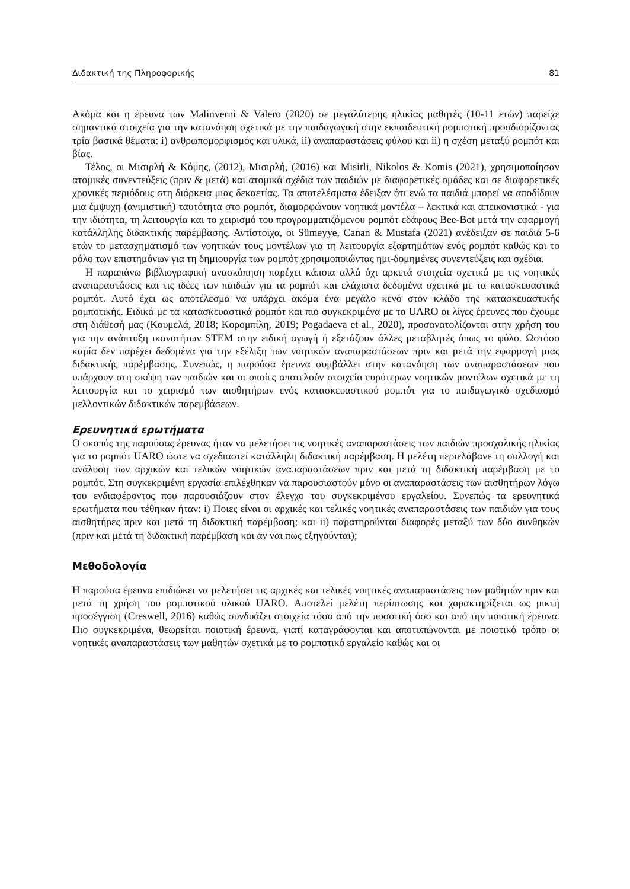Διδακτική της Πληροφορικής 81
Ακόμα και η έρευνα των Malinverni & Valero (2020) σε μεγαλύτερης ηλικίας μαθητές (10-11 ετών) παρείχε σημαντικά στοιχεία για την κατανόηση σχετικά με την παιδαγωγική στην εκπαιδευτική ρομποτική προσδιορίζοντας τρία βασικά θέματα: i) ανθρωπομορφισμός και υλικά, ii) αναπαραστάσεις φύλου και ii) η σχέση μεταξύ ρομπότ και βίας.
Τέλος, οι Μισιρλή & Κόμης, (2012), Μισιρλή, (2016) και Misirli, Nikolos & Komis (2021), χρησιμοποίησαν ατομικές συνεντεύξεις (πριν & μετά) και ατομικά σχέδια των παιδιών με διαφορετικές ομάδες και σε διαφορετικές χρονικές περιόδους στη διάρκεια μιας δεκαετίας. Τα αποτελέσματα έδειξαν ότι ενώ τα παιδιά μπορεί να αποδίδουν μια έμψυχη (ανιμιστική) ταυτότητα στο ρομπότ, διαμορφώνουν νοητικά μοντέλα – λεκτικά και απεικονιστικά - για την ιδιότητα, τη λειτουργία και το χειρισμό του προγραμματιζόμενου ρομπότ εδάφους Bee-Bot μετά την εφαρμογή κατάλληλης διδακτικής παρέμβασης. Αντίστοιχα, οι Sümeyye, Canan & Mustafa (2021) ανέδειξαν σε παιδιά 5-6 ετών το μετασχηματισμό των νοητικών τους μοντέλων για τη λειτουργία εξαρτημάτων ενός ρομπότ καθώς και το ρόλο των επιστημόνων για τη δημιουργία των ρομπότ χρησιμοποιώντας ημι-δομημένες συνεντεύξεις και σχέδια.
Η παραπάνω βιβλιογραφική ανασκόπηση παρέχει κάποια αλλά όχι αρκετά στοιχεία σχετικά με τις νοητικές αναπαραστάσεις και τις ιδέες των παιδιών για τα ρομπότ και ελάχιστα δεδομένα σχετικά με τα κατασκευαστικά ρομπότ. Αυτό έχει ως αποτέλεσμα να υπάρχει ακόμα ένα μεγάλο κενό στον κλάδο της κατασκευαστικής ρομποτικής. Ειδικά με τα κατασκευαστικά ρομπότ και πιο συγκεκριμένα με το UARO οι λίγες έρευνες που έχουμε στη διάθεσή μας (Κουμελά, 2018; Κορομπίλη, 2019; Pogadaeva et al., 2020), προσανατολίζονται στην χρήση του για την ανάπτυξη ικανοτήτων STEM στην ειδική αγωγή ή εξετάζουν άλλες μεταβλητές όπως το φύλο. Ωστόσο καμία δεν παρέχει δεδομένα για την εξέλιξη των νοητικών αναπαραστάσεων πριν και μετά την εφαρμογή μιας διδακτικής παρέμβασης. Συνεπώς, η παρούσα έρευνα συμβάλλει στην κατανόηση των αναπαραστάσεων που υπάρχουν στη σκέψη των παιδιών και οι οποίες αποτελούν στοιχεία ευρύτερων νοητικών μοντέλων σχετικά με τη λειτουργία και το χειρισμό των αισθητήρων ενός κατασκευαστικού ρομπότ για το παιδαγωγικό σχεδιασμό μελλοντικών διδακτικών παρεμβάσεων.
Ερευνητικά ερωτήματα
Ο σκοπός της παρούσας έρευνας ήταν να μελετήσει τις νοητικές αναπαραστάσεις των παιδιών προσχολικής ηλικίας για το ρομπότ UARO ώστε να σχεδιαστεί κατάλληλη διδακτική παρέμβαση. Η μελέτη περιελάβανε τη συλλογή και ανάλυση των αρχικών και τελικών νοητικών αναπαραστάσεων πριν και μετά τη διδακτική παρέμβαση με το ρομπότ. Στη συγκεκριμένη εργασία επιλέχθηκαν να παρουσιαστούν μόνο οι αναπαραστάσεις των αισθητήρων λόγω του ενδιαφέροντος που παρουσιάζουν στον έλεγχο του συγκεκριμένου εργαλείου. Συνεπώς τα ερευνητικά ερωτήματα που τέθηκαν ήταν: i) Ποιες είναι οι αρχικές και τελικές νοητικές αναπαραστάσεις των παιδιών για τους αισθητήρες πριν και μετά τη διδακτική παρέμβαση; και ii) παρατηρούνται διαφορές μεταξύ των δύο συνθηκών (πριν και μετά τη διδακτική παρέμβαση και αν ναι πως εξηγούνται);
Μεθοδολογία
Η παρούσα έρευνα επιδιώκει να μελετήσει τις αρχικές και τελικές νοητικές αναπαραστάσεις των μαθητών πριν και μετά τη χρήση του ρομποτικού υλικού UARO. Αποτελεί μελέτη περίπτωσης και χαρακτηρίζεται ως μικτή προσέγγιση (Creswell, 2016) καθώς συνδυάζει στοιχεία τόσο από την ποσοτική όσο και από την ποιοτική έρευνα. Πιο συγκεκριμένα, θεωρείται ποιοτική έρευνα, γιατί καταγράφονται και αποτυπώνονται με ποιοτικό τρόπο οι νοητικές αναπαραστάσεις των μαθητών σχετικά με το ρομποτικό εργαλείο καθώς και οι